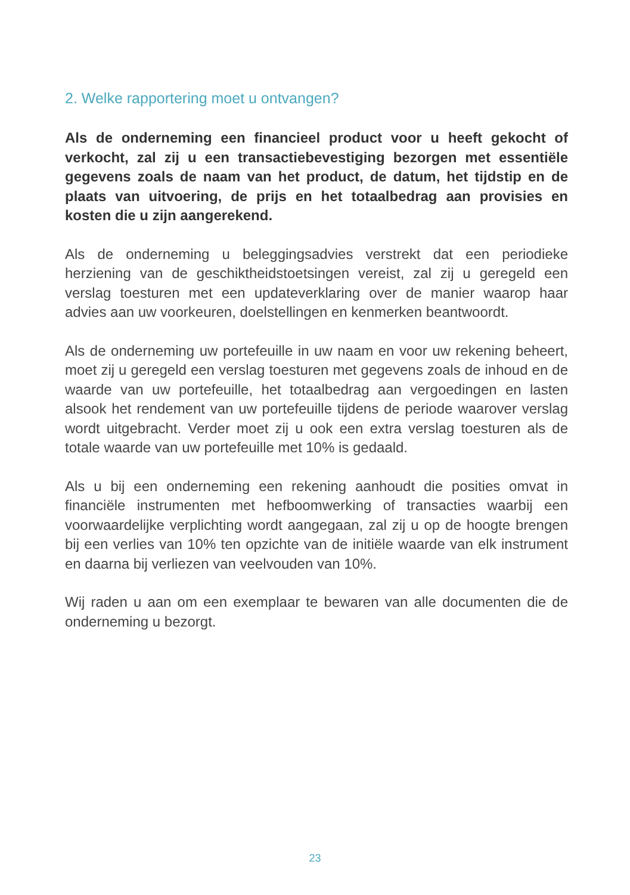2. Welke rapportering moet u ontvangen?
Als de onderneming een financieel product voor u heeft gekocht of verkocht, zal zij u een transactiebevestiging bezorgen met essentiële gegevens zoals de naam van het product, de datum, het tijdstip en de plaats van uitvoering, de prijs en het totaalbedrag aan provisies en kosten die u zijn aangerekend.
Als de onderneming u beleggingsadvies verstrekt dat een periodieke herziening van de geschiktheidstoetsingen vereist, zal zij u geregeld een verslag toesturen met een updateverklaring over de manier waarop haar advies aan uw voorkeuren, doelstellingen en kenmerken beantwoordt.
Als de onderneming uw portefeuille in uw naam en voor uw rekening beheert, moet zij u geregeld een verslag toesturen met gegevens zoals de inhoud en de waarde van uw portefeuille, het totaalbedrag aan vergoedingen en lasten alsook het rendement van uw portefeuille tijdens de periode waarover verslag wordt uitgebracht. Verder moet zij u ook een extra verslag toesturen als de totale waarde van uw portefeuille met 10% is gedaald.
Als u bij een onderneming een rekening aanhoudt die posities omvat in financiële instrumenten met hefboomwerking of transacties waarbij een voorwaardelijke verplichting wordt aangegaan, zal zij u op de hoogte brengen bij een verlies van 10% ten opzichte van de initiële waarde van elk instrument en daarna bij verliezen van veelvouden van 10%.
Wij raden u aan om een exemplaar te bewaren van alle documenten die de onderneming u bezorgt.
23